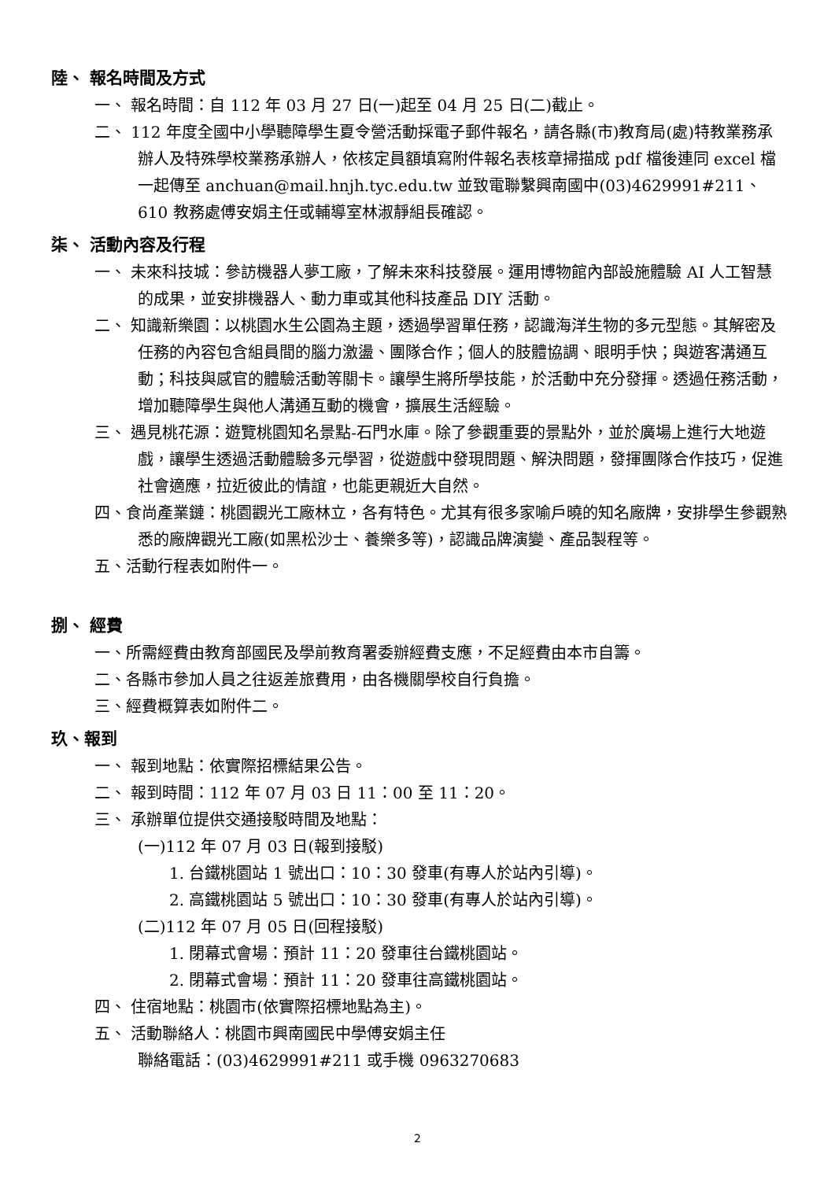陸、 報名時間及方式
一、 報名時間：自 112 年 03 月 27 日(一)起至 04 月 25 日(二)截止。
二、 112 年度全國中小學聽障學生夏令營活動採電子郵件報名，請各縣(市)教育局(處)特教業務承辦人及特殊學校業務承辦人，依核定員額填寫附件報名表核章掃描成 pdf 檔後連同 excel 檔一起傳至 anchuan@mail.hnjh.tyc.edu.tw 並致電聯繫興南國中(03)4629991#211、610 教務處傅安娟主任或輔導室林淑靜組長確認。
柒、 活動內容及行程
一、 未來科技城：參訪機器人夢工廠，了解未來科技發展。運用博物館內部設施體驗 AI 人工智慧的成果，並安排機器人、動力車或其他科技產品 DIY 活動。
二、 知識新樂園：以桃園水生公園為主題，透過學習單任務，認識海洋生物的多元型態。其解密及任務的內容包含組員間的腦力激盪、團隊合作；個人的肢體協調、眼明手快；與遊客溝通互動；科技與感官的體驗活動等關卡。讓學生將所學技能，於活動中充分發揮。透過任務活動，增加聽障學生與他人溝通互動的機會，擴展生活經驗。
三、 遇見桃花源：遊覽桃園知名景點-石門水庫。除了參觀重要的景點外，並於廣場上進行大地遊戲，讓學生透過活動體驗多元學習，從遊戲中發現問題、解決問題，發揮團隊合作技巧，促進社會適應，拉近彼此的情誼，也能更親近大自然。
四、食尚產業鏈：桃園觀光工廠林立，各有特色。尤其有很多家喻戶曉的知名廠牌，安排學生參觀熟悉的廠牌觀光工廠(如黑松沙士、養樂多等)，認識品牌演變、產品製程等。
五、活動行程表如附件一。
捌、 經費
一、所需經費由教育部國民及學前教育署委辦經費支應，不足經費由本市自籌。
二、各縣市參加人員之往返差旅費用，由各機關學校自行負擔。
三、經費概算表如附件二。
玖、報到
一、 報到地點：依實際招標結果公告。
二、 報到時間：112 年 07 月 03 日 11：00 至 11：20。
三、 承辦單位提供交通接駁時間及地點：
(一)112 年 07 月 03 日(報到接駁)
1. 台鐵桃園站 1 號出口：10：30 發車(有專人於站內引導)。
2. 高鐵桃園站 5 號出口：10：30 發車(有專人於站內引導)。
(二)112 年 07 月 05 日(回程接駁)
1. 閉幕式會場：預計 11：20 發車往台鐵桃園站。
2. 閉幕式會場：預計 11：20 發車往高鐵桃園站。
四、 住宿地點：桃園市(依實際招標地點為主)。
五、 活動聯絡人：桃園市興南國民中學傅安娟主任
聯絡電話：(03)4629991#211 或手機 0963270683
2